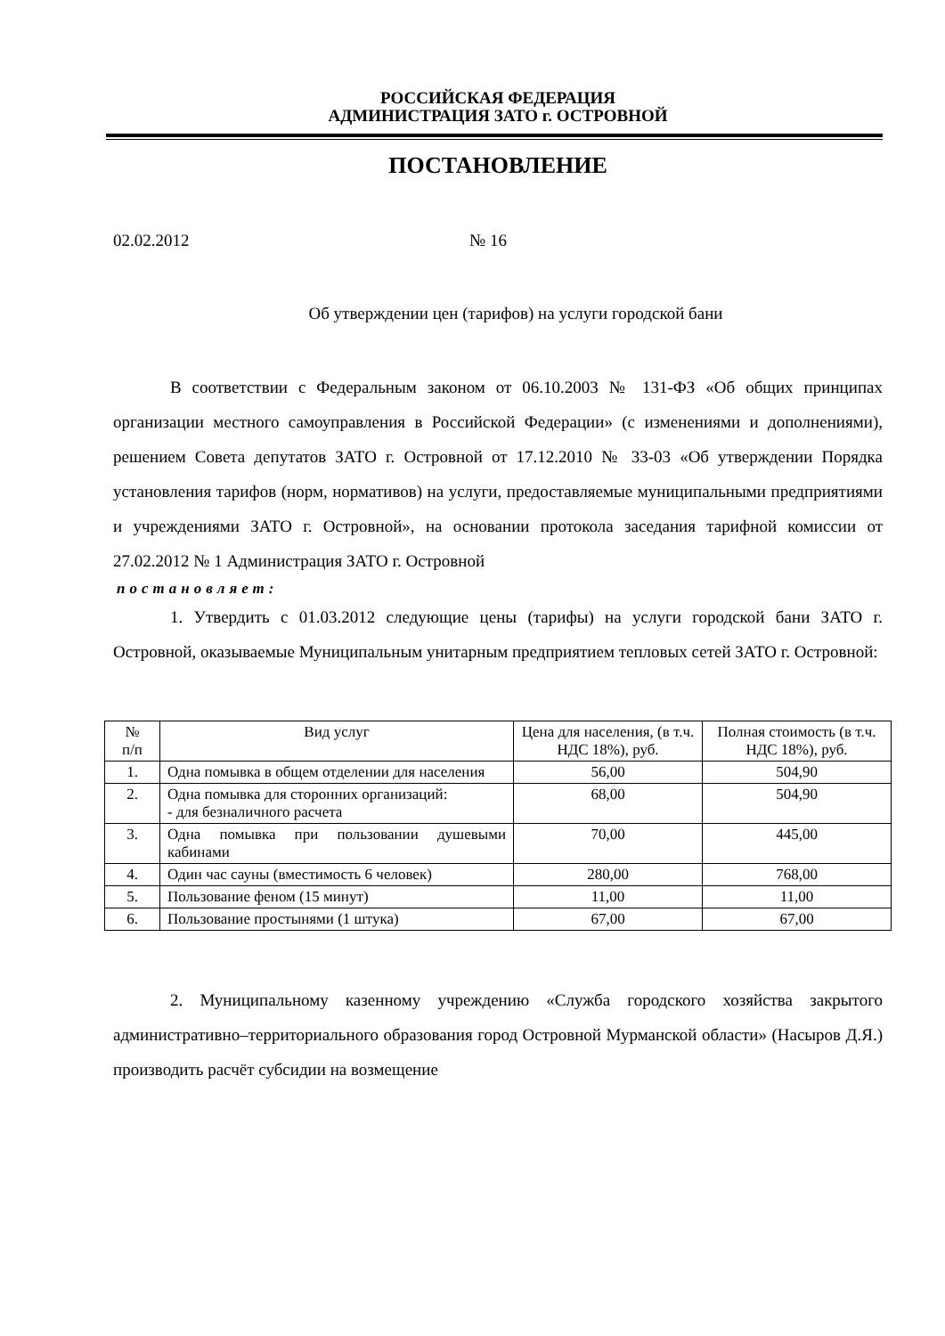РОССИЙСКАЯ ФЕДЕРАЦИЯ
АДМИНИСТРАЦИЯ ЗАТО г. ОСТРОВНОЙ
ПОСТАНОВЛЕНИЕ
02.02.2012 № 16
Об утверждении цен (тарифов) на услуги городской бани
В соответствии с Федеральным законом от 06.10.2003 № 131-ФЗ «Об общих принципах организации местного самоуправления в Российской Федерации» (с изменениями и дополнениями), решением Совета депутатов ЗАТО г. Островной от 17.12.2010 № 33-03 «Об утверждении Порядка установления тарифов (норм, нормативов) на услуги, предоставляемые муниципальными предприятиями и учреждениями ЗАТО г. Островной», на основании протокола заседания тарифной комиссии от 27.02.2012 № 1 Администрация ЗАТО г. Островной
постановляет:
1. Утвердить с 01.03.2012 следующие цены (тарифы) на услуги городской бани ЗАТО г. Островной, оказываемые Муниципальным унитарным предприятием тепловых сетей ЗАТО г. Островной:
| № п/п | Вид услуг | Цена для населения, (в т.ч. НДС 18%), руб. | Полная стоимость (в т.ч. НДС 18%), руб. |
| --- | --- | --- | --- |
| 1. | Одна помывка в общем отделении для населения | 56,00 | 504,90 |
| 2. | Одна помывка для сторонних организаций: - для безналичного расчета | 68,00 | 504,90 |
| 3. | Одна помывка при пользовании душевыми кабинами | 70,00 | 445,00 |
| 4. | Один час сауны (вместимость 6 человек) | 280,00 | 768,00 |
| 5. | Пользование феном (15 минут) | 11,00 | 11,00 |
| 6. | Пользование простынями (1 штука) | 67,00 | 67,00 |
2. Муниципальному казенному учреждению «Служба городского хозяйства закрытого административно–территориального образования город Островной Мурманской области» (Насыров Д.Я.) производить расчёт субсидии на возмещение